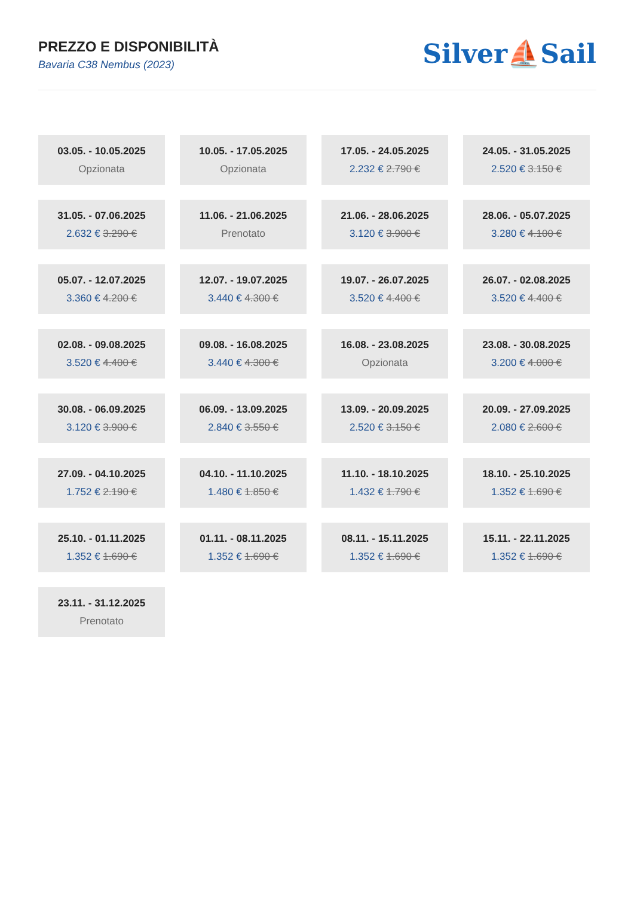PREZZO E DISPONIBILITÀ
Bavaria C38 Nembus (2023)
Silver⛵Sail
| 03.05. - 10.05.2025 Opzionata | | 10.05. - 17.05.2025 Opzionata | | 17.05. - 24.05.2025 2.232 € 2.790 € | | 24.05. - 31.05.2025 2.520 € 3.150 € |
| 31.05. - 07.06.2025 2.632 € 3.290 € | | 11.06. - 21.06.2025 Prenotato | | 21.06. - 28.06.2025 3.120 € 3.900 € | | 28.06. - 05.07.2025 3.280 € 4.100 € |
| 05.07. - 12.07.2025 3.360 € 4.200 € | | 12.07. - 19.07.2025 3.440 € 4.300 € | | 19.07. - 26.07.2025 3.520 € 4.400 € | | 26.07. - 02.08.2025 3.520 € 4.400 € |
| 02.08. - 09.08.2025 3.520 € 4.400 € | | 09.08. - 16.08.2025 3.440 € 4.300 € | | 16.08. - 23.08.2025 Opzionata | | 23.08. - 30.08.2025 3.200 € 4.000 € |
| 30.08. - 06.09.2025 3.120 € 3.900 € | | 06.09. - 13.09.2025 2.840 € 3.550 € | | 13.09. - 20.09.2025 2.520 € 3.150 € | | 20.09. - 27.09.2025 2.080 € 2.600 € |
| 27.09. - 04.10.2025 1.752 € 2.190 € | | 04.10. - 11.10.2025 1.480 € 1.850 € | | 11.10. - 18.10.2025 1.432 € 1.790 € | | 18.10. - 25.10.2025 1.352 € 1.690 € |
| 25.10. - 01.11.2025 1.352 € 1.690 € | | 01.11. - 08.11.2025 1.352 € 1.690 € | | 08.11. - 15.11.2025 1.352 € 1.690 € | | 15.11. - 22.11.2025 1.352 € 1.690 € |
| 23.11. - 31.12.2025 Prenotato | | | | | | |